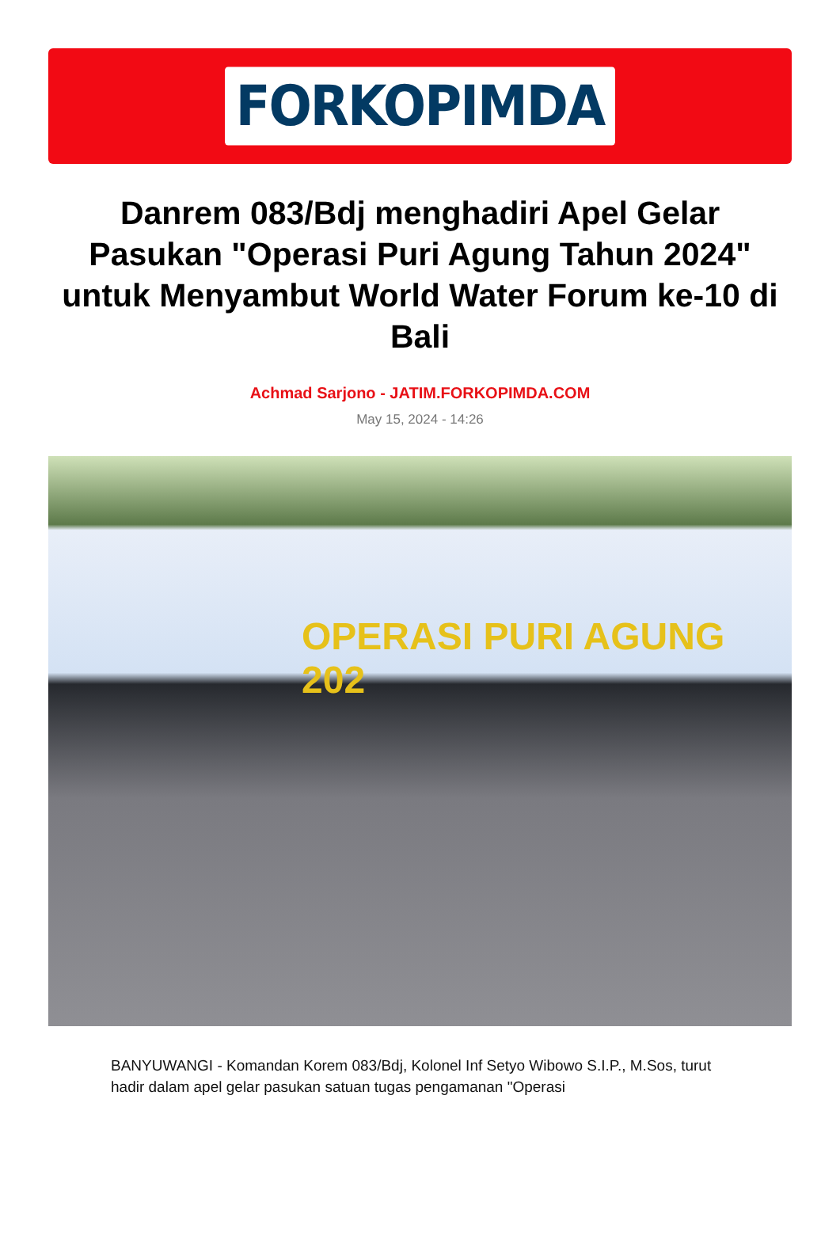FORKOPIMDA
Danrem 083/Bdj menghadiri Apel Gelar Pasukan "Operasi Puri Agung Tahun 2024" untuk Menyambut World Water Forum ke-10 di Bali
Achmad Sarjono - JATIM.FORKOPIMDA.COM
May 15, 2024 - 14:26
OPERASI PURI AGUNG 202
BANYUWANGI - Komandan Korem 083/Bdj, Kolonel Inf Setyo Wibowo S.I.P., M.Sos, turut hadir dalam apel gelar pasukan satuan tugas pengamanan "Operasi